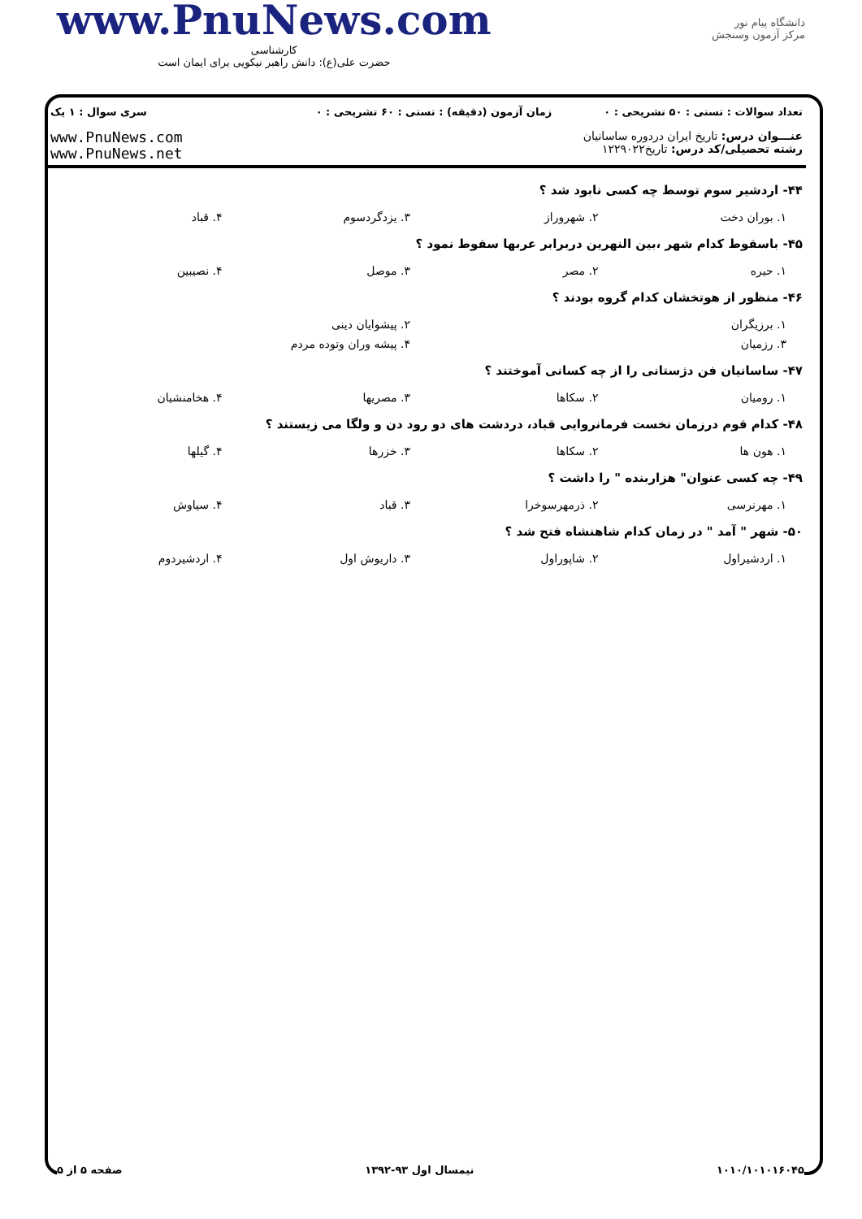www.PnuNews.com
کارشناسی
حضرت علی(ع): دانش راهبر نیکویی برای ایمان است
دانشگاه پیام نور
مرکز آزمون وسنجش
تعداد سوالات : تستی : ۵۰ تشریحی : ۰
زمان آزمون (دقیقه) : تستی : ۶۰ تشریحی : ۰
سری سوال : ۱ یک
عنـــوان درس: تاریخ ایران دردوره ساسانیان
رشته تحصیلی/کد درس: تاریخ۱۲۲۹۰۲۲
www.PnuNews.com
www.PnuNews.net
۴۴- اردشیر سوم توسط چه کسی نابود شد ؟
| ۱. بوران دخت | ۲. شهروراز | ۳. یزدگردسوم | ۴. قباد |
۴۵- باسقوط کدام شهر ،بین النهرین دربرابر عربها سقوط نمود ؟
| ۱. حیره | ۲. مصر | ۳. موصل | ۴. نصیبین |
۴۶- منظور از هوتخشان کدام گروه بودند ؟
| ۱. برزیگران | ۲. پیشوایان دینی |
| ۳. رزمیان | ۴. پیشه وران وتوده مردم |
۴۷- ساسانیان فن دژستانی را از چه کسانی آموختند ؟
| ۱. رومیان | ۲. سکاها | ۳. مصریها | ۴. هخامنشیان |
۴۸- کدام قوم درزمان نخست فرمانروایی قباد، دردشت های دو رود دن و ولگا می زیستند ؟
| ۱. هون ها | ۲. سکاها | ۳. خزرها | ۴. گیلها |
۴۹- چه کسی عنوان" هزاربنده " را داشت ؟
| ۱. مهرنرسی | ۲. ذرمهرسوخرا | ۳. قباد | ۴. سیاوش |
۵۰- شهر " آمد " در زمان کدام شاهنشاه فتح شد ؟
| ۱. اردشیراول | ۲. شاپوراول | ۳. داریوش اول | ۴. اردشیردوم |
۱۰۱۰/۱۰۱۰۱۶۰۴۵ نیمسال اول ۹۳-۱۳۹۲ صفحه ۵ از ۵